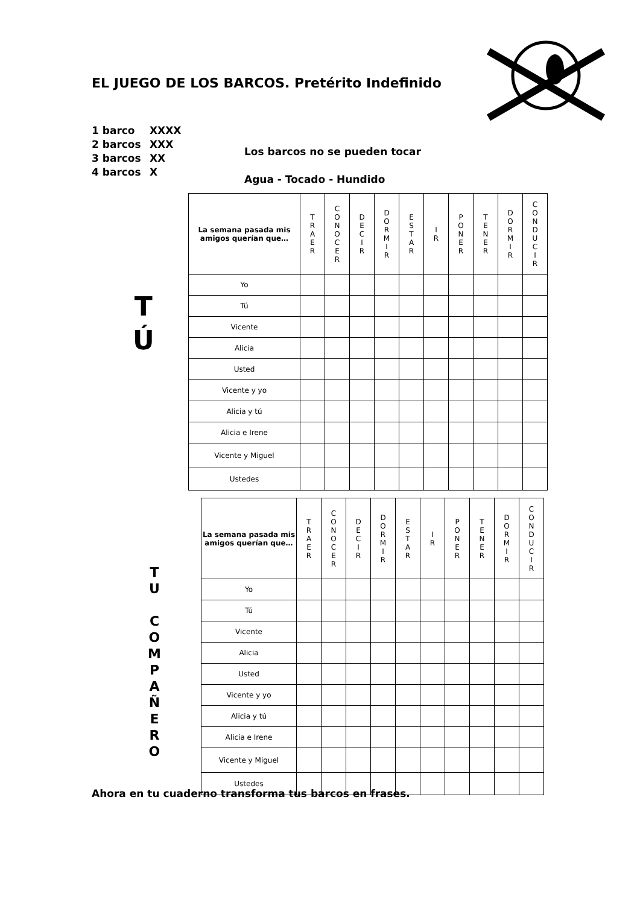EL JUEGO DE LOS BARCOS. Pretérito Indefinido
1 barco XXXX
2 barcos XXX
3 barcos XX
4 barcos X
Los barcos no se pueden tocar
Agua - Tocado - Hundido
T
Ú
| La semana pasada mis amigos querían que… | T R A E R | C O N O C E R | D E C I R | D O R M I R | E S T A R | I R | P O N E R | T E N E R | D O R M I R | C O N D U C I R |
| --- | --- | --- | --- | --- | --- | --- | --- | --- | --- | --- |
| Yo | | | | | | | | | | |
| Tú | | | | | | | | | | |
| Vicente | | | | | | | | | | |
| Alicia | | | | | | | | | | |
| Usted | | | | | | | | | | |
| Vicente y yo | | | | | | | | | | |
| Alicia y tú | | | | | | | | | | |
| Alicia e Irene | | | | | | | | | | |
| Vicente y Miguel | | | | | | | | | | |
| Ustedes | | | | | | | | | | |
T
U
C
O
M
P
A
Ñ
E
R
O
| La semana pasada mis amigos querían que… | T R A E R | C O N O C E R | D E C I R | D O R M I R | E S T A R | I R | P O N E R | T E N E R | D O R M I R | C O N D U C I R |
| --- | --- | --- | --- | --- | --- | --- | --- | --- | --- | --- |
| Yo | | | | | | | | | | |
| Tú | | | | | | | | | | |
| Vicente | | | | | | | | | | |
| Alicia | | | | | | | | | | |
| Usted | | | | | | | | | | |
| Vicente y yo | | | | | | | | | | |
| Alicia y tú | | | | | | | | | | |
| Alicia e Irene | | | | | | | | | | |
| Vicente y Miguel | | | | | | | | | | |
| Ustedes | | | | | | | | | | |
Ahora en tu cuaderno transforma tus barcos en frases.